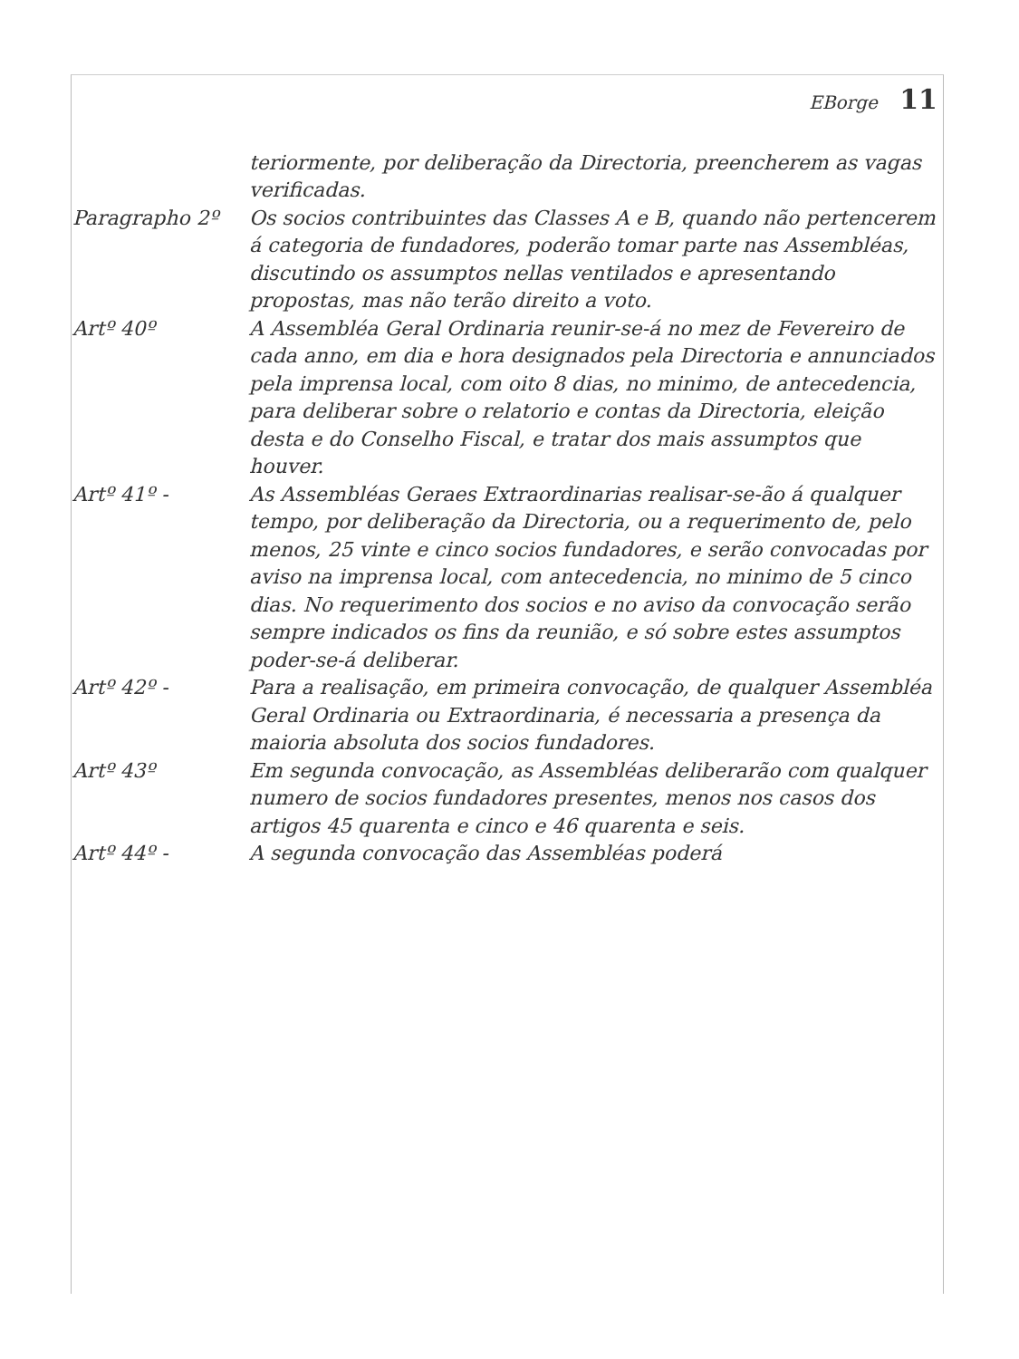EBorge 11
teriormente, por deliberação da Directoria, preencherem as vagas verificadas.
Paragrapho 2º Os socios contribuintes das Classes A e B, quando não pertencerem á categoria de fundadores, poderão tomar parte nas Assembléas, discutindo os assumptos nellas ventilados e apresentando propostas, mas não terão direito a voto.
Artº 40º A Assembléa Geral Ordinaria reunir-se-á no mez de Fevereiro de cada anno, em dia e hora designados pela Directoria e annunciados pela imprensa local, com oito 8 dias, no minimo, de antecedencia, para deliberar sobre o relatorio e contas da Directoria, eleição desta e do Conselho Fiscal, e tratar dos mais assumptos que houver.
Artº 41º - As Assembléas Geraes Extraordinarias realisar-se-ão á qualquer tempo, por deliberação da Directoria, ou a requerimento de, pelo menos, 25 vinte e cinco socios fundadores, e serão convocadas por aviso na imprensa local, com antecedencia, no minimo de 5 cinco dias. No requerimento dos socios e no aviso da convocação serão sempre indicados os fins da reunião, e só sobre estes assumptos poder-se-á deliberar.
Artº 42º - Para a realisação, em primeira convocação, de qualquer Assembléa Geral Ordinaria ou Extraordinaria, é necessaria a presença da maioria absoluta dos socios fundadores.
Artº 43º Em segunda convocação, as Assembléas deliberarão com qualquer numero de socios fundadores presentes, menos nos casos dos artigos 45 quarenta e cinco e 46 quarenta e seis.
Artº 44º - A segunda convocação das Assembléas poderá